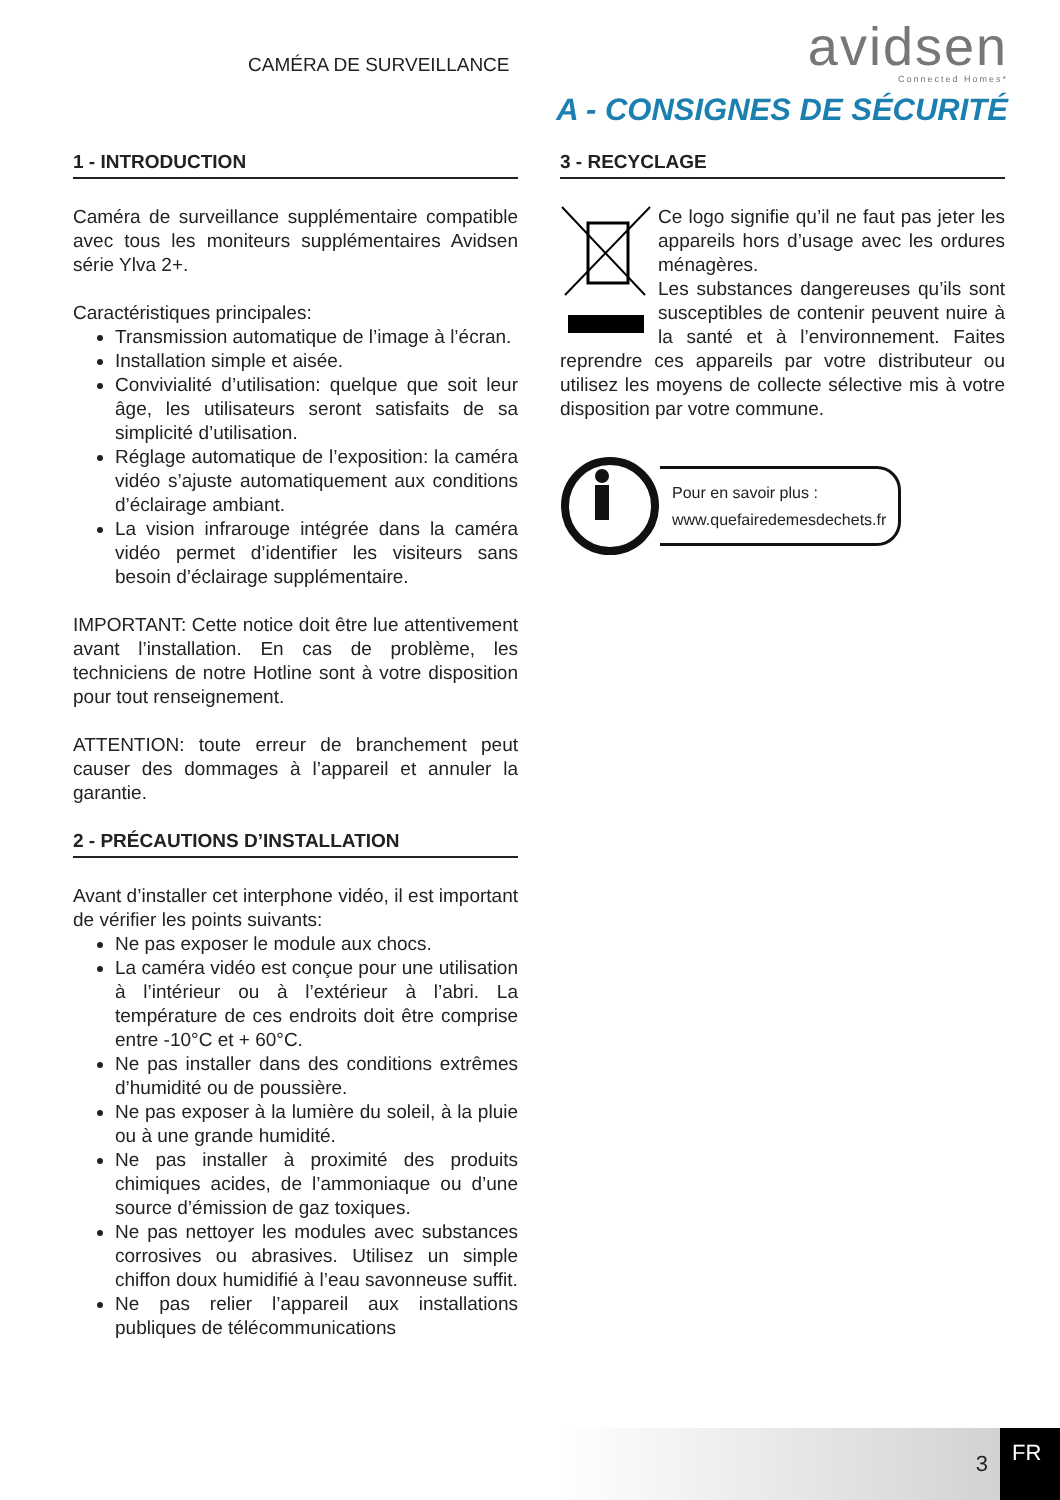CAMÉRA DE SURVEILLANCE
avidsen
Connected Homes*
A - CONSIGNES DE SÉCURITÉ
1 - INTRODUCTION
Caméra de surveillance supplémentaire compatible avec tous les moniteurs supplémentaires Avidsen série Ylva 2+.
Caractéristiques principales:
Transmission automatique de l’image à l’écran.
Installation simple et aisée.
Convivialité d’utilisation: quelque que soit leur âge, les utilisateurs seront satisfaits de sa simplicité d’utilisation.
Réglage automatique de l’exposition: la caméra vidéo s’ajuste automatiquement aux conditions d’éclairage ambiant.
La vision infrarouge intégrée dans la caméra vidéo permet d’identifier les visiteurs sans besoin d’éclairage supplémentaire.
IMPORTANT: Cette notice doit être lue attentivement avant l’installation. En cas de problème, les techniciens de notre Hotline sont à votre disposition pour tout renseignement.
ATTENTION: toute erreur de branchement peut causer des dommages à l’appareil et annuler la garantie.
2 - PRÉCAUTIONS D’INSTALLATION
Avant d’installer cet interphone vidéo, il est important de vérifier les points suivants:
Ne pas exposer le module aux chocs.
La caméra vidéo est conçue pour une utilisation à l’intérieur ou à l’extérieur à l’abri. La température de ces endroits doit être comprise entre -10°C et + 60°C.
Ne pas installer dans des conditions extrêmes d’humidité ou de poussière.
Ne pas exposer à la lumière du soleil, à la pluie ou à une grande humidité.
Ne pas installer à proximité des produits chimiques acides, de l’ammoniaque ou d’une source d’émission de gaz toxiques.
Ne pas nettoyer les modules avec substances corrosives ou abrasives. Utilisez un simple chiffon doux humidifié à l’eau savonneuse suffit.
Ne pas relier l’appareil aux installations publiques de télécommunications
3 - RECYCLAGE
Ce logo signifie qu’il ne faut pas jeter les appareils hors d’usage avec les ordures ménagères.
Les substances dangereuses qu’ils sont susceptibles de contenir peuvent nuire à la santé et à l’environnement. Faites reprendre ces appareils par votre distributeur ou utilisez les moyens de collecte sélective mis à votre disposition par votre commune.
Pour en savoir plus :
www.quefairedemesdechets.fr
3
FR